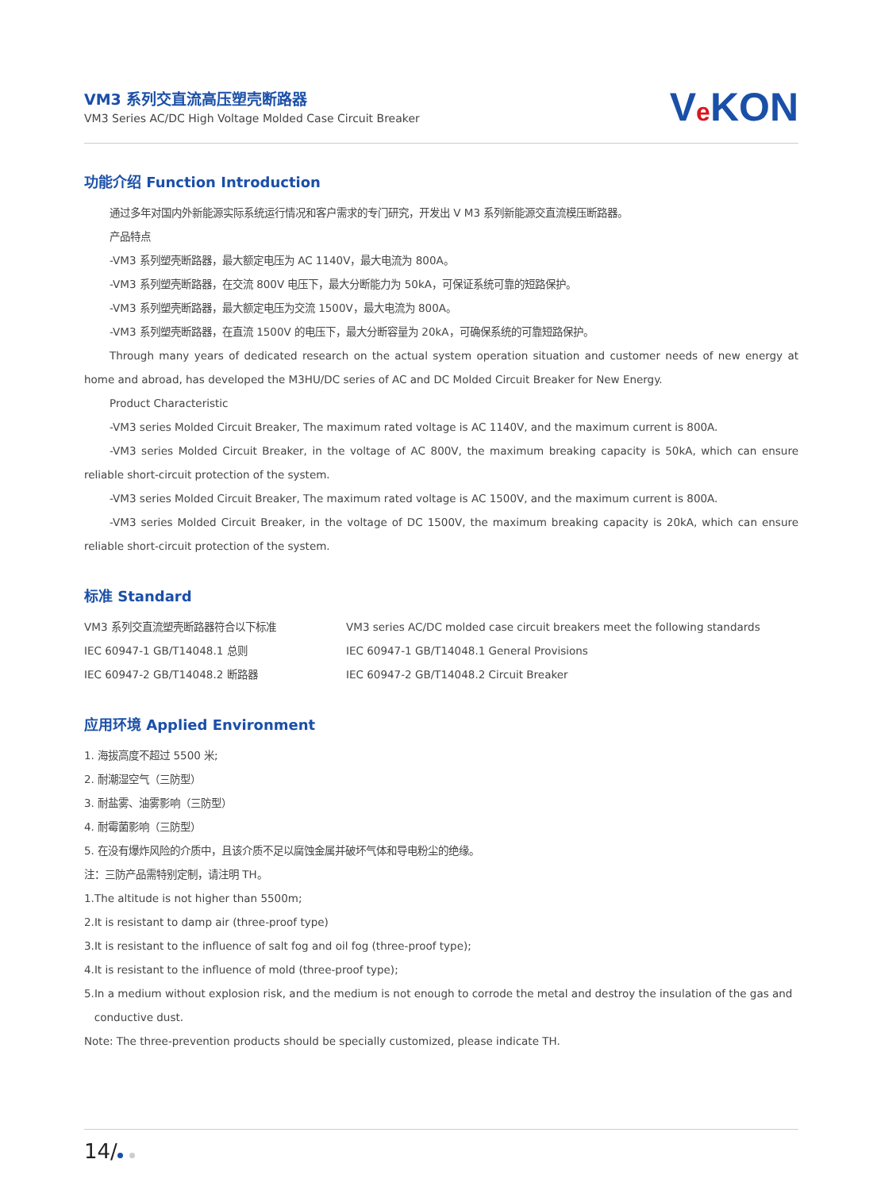VM3 系列交直流高压塑壳断路器
VM3 Series AC/DC High Voltage Molded Case Circuit Breaker
Ve KON
功能介绍 Function Introduction
通过多年对国内外新能源实际系统运行情况和客户需求的专门研究，开发出 V M3 系列新能源交直流模压断路器。
产品特点
-VM3 系列塑壳断路器，最大额定电压为 AC 1140V，最大电流为 800A。
-VM3 系列塑壳断路器，在交流 800V 电压下，最大分断能力为 50kA，可保证系统可靠的短路保护。
-VM3 系列塑壳断路器，最大额定电压为交流 1500V，最大电流为 800A。
-VM3 系列塑壳断路器，在直流 1500V 的电压下，最大分断容量为 20kA，可确保系统的可靠短路保护。
Through many years of dedicated research on the actual system operation situation and customer needs of new energy at home and abroad, has developed the M3HU/DC series of AC and DC Molded Circuit Breaker for New Energy.
Product Characteristic
-VM3 series Molded Circuit Breaker, The maximum rated voltage is AC 1140V, and the maximum current is 800A.
-VM3 series Molded Circuit Breaker, in the voltage of AC 800V, the maximum breaking capacity is 50kA, which can ensure reliable short-circuit protection of the system.
-VM3 series Molded Circuit Breaker, The maximum rated voltage is AC 1500V, and the maximum current is 800A.
-VM3 series Molded Circuit Breaker, in the voltage of DC 1500V, the maximum breaking capacity is 20kA, which can ensure reliable short-circuit protection of the system.
标准 Standard
VM3 系列交直流塑壳断路器符合以下标准
IEC 60947-1 GB/T14048.1 总则
IEC 60947-2 GB/T14048.2 断路器
VM3 series AC/DC molded case circuit breakers meet the following standards
IEC 60947-1 GB/T14048.1 General Provisions
IEC 60947-2 GB/T14048.2 Circuit Breaker
应用环境 Applied Environment
1. 海拔高度不超过 5500 米;
2. 耐潮湿空气（三防型）
3. 耐盐雾、油雾影响（三防型）
4. 耐霉菌影响（三防型）
5. 在没有爆炸风险的介质中，且该介质不足以腐蚀金属并破坏气体和导电粉尘的绝缘。
注：三防产品需特别定制，请注明 TH。
1.The altitude is not higher than 5500m;
2.It is resistant to damp air (three-proof type)
3.It is resistant to the influence of salt fog and oil fog (three-proof type);
4.It is resistant to the influence of mold (three-proof type);
5.In a medium without explosion risk, and the medium is not enough to corrode the metal and destroy the insulation of the gas and
conductive dust.
Note: The three-prevention products should be specially customized, please indicate TH.
14/